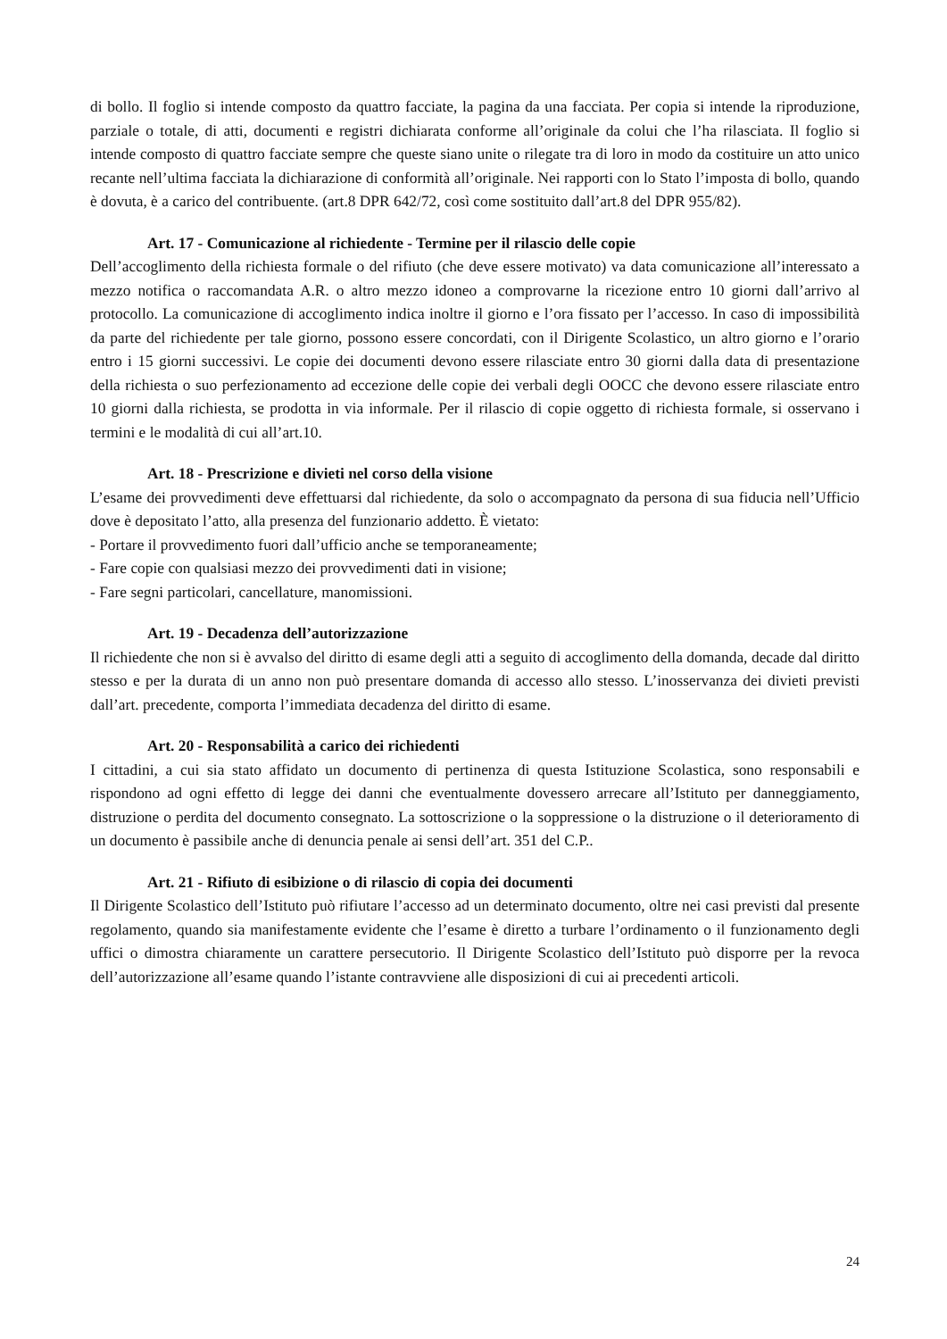di bollo. Il foglio si intende composto da quattro facciate, la pagina da una facciata. Per copia si intende la riproduzione, parziale o totale, di atti, documenti e registri dichiarata conforme all’originale da colui che l’ha rilasciata. Il foglio si intende composto di quattro facciate sempre che queste siano unite o rilegate tra di loro in modo da costituire un atto unico recante nell’ultima facciata la dichiarazione di conformità all’originale. Nei rapporti con lo Stato l’imposta di bollo, quando è dovuta, è a carico del contribuente. (art.8 DPR 642/72, così come sostituito dall’art.8 del DPR 955/82).
Art. 17 - Comunicazione al richiedente - Termine per il rilascio delle copie
Dell’accoglimento della richiesta formale o del rifiuto (che deve essere motivato) va data comunicazione all’interessato a mezzo notifica o raccomandata A.R. o altro mezzo idoneo a comprovarne la ricezione entro 10 giorni dall’arrivo al protocollo. La comunicazione di accoglimento indica inoltre il giorno e l’ora fissato per l’accesso. In caso di impossibilità da parte del richiedente per tale giorno, possono essere concordati, con il Dirigente Scolastico, un altro giorno e l’orario entro i 15 giorni successivi. Le copie dei documenti devono essere rilasciate entro 30 giorni dalla data di presentazione della richiesta o suo perfezionamento ad eccezione delle copie dei verbali degli OOCC che devono essere rilasciate entro 10 giorni dalla richiesta, se prodotta in via informale. Per il rilascio di copie oggetto di richiesta formale, si osservano i termini e le modalità di cui all’art.10.
Art. 18 - Prescrizione e divieti nel corso della visione
L’esame dei provvedimenti deve effettuarsi dal richiedente, da solo o accompagnato da persona di sua fiducia nell’Ufficio dove è depositato l’atto, alla presenza del funzionario addetto. È vietato:
- Portare il provvedimento fuori dall’ufficio anche se temporaneamente;
- Fare copie con qualsiasi mezzo dei provvedimenti dati in visione;
- Fare segni particolari, cancellature, manomissioni.
Art. 19 - Decadenza dell’autorizzazione
Il richiedente che non si è avvalso del diritto di esame degli atti a seguito di accoglimento della domanda, decade dal diritto stesso e per la durata di un anno non può presentare domanda di accesso allo stesso. L’inosservanza dei divieti previsti dall’art. precedente, comporta l’immediata decadenza del diritto di esame.
Art. 20 - Responsabilità a carico dei richiedenti
I cittadini, a cui sia stato affidato un documento di pertinenza di questa Istituzione Scolastica, sono responsabili e rispondono ad ogni effetto di legge dei danni che eventualmente dovessero arrecare all’Istituto per danneggiamento, distruzione o perdita del documento consegnato. La sottoscrizione o la soppressione o la distruzione o il deterioramento di un documento è passibile anche di denuncia penale ai sensi dell’art. 351 del C.P..
Art. 21 - Rifiuto di esibizione o di rilascio di copia dei documenti
Il Dirigente Scolastico dell’Istituto può rifiutare l’accesso ad un determinato documento, oltre nei casi previsti dal presente regolamento, quando sia manifestamente evidente che l’esame è diretto a turbare l’ordinamento o il funzionamento degli uffici o dimostra chiaramente un carattere persecutorio. Il Dirigente Scolastico dell’Istituto può disporre per la revoca dell’autorizzazione all’esame quando l’istante contravviene alle disposizioni di cui ai precedenti articoli.
24